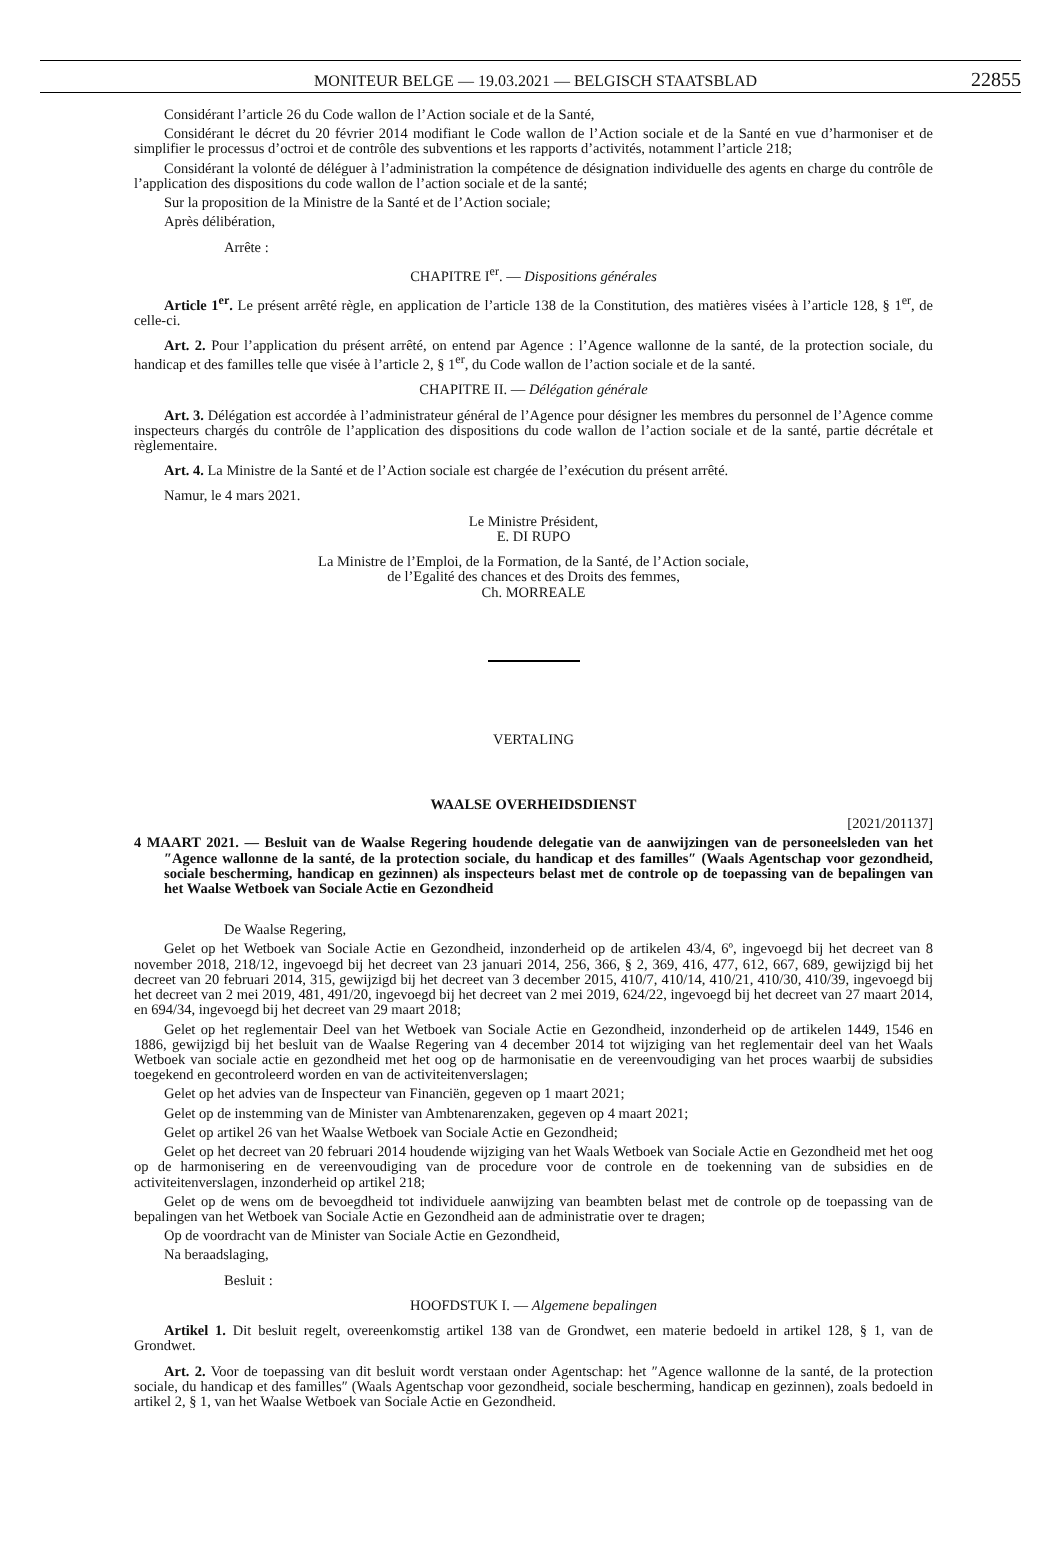MONITEUR BELGE — 19.03.2021 — BELGISCH STAATSBLAD 22855
Considérant l’article 26 du Code wallon de l’Action sociale et de la Santé,
Considérant le décret du 20 février 2014 modifiant le Code wallon de l’Action sociale et de la Santé en vue d’harmoniser et de simplifier le processus d’octroi et de contrôle des subventions et les rapports d’activités, notamment l’article 218;
Considérant la volonté de déléguer à l’administration la compétence de désignation individuelle des agents en charge du contrôle de l’application des dispositions du code wallon de l’action sociale et de la santé;
Sur la proposition de la Ministre de la Santé et de l’Action sociale;
Après délibération,
Arrête :
CHAPITRE I<sup>er</sup>. — Dispositions générales
Article 1<sup>er</sup>. Le présent arrêté règle, en application de l’article 138 de la Constitution, des matières visées à l’article 128, § 1<sup>er</sup>, de celle-ci.
Art. 2. Pour l’application du présent arrêté, on entend par Agence : l’Agence wallonne de la santé, de la protection sociale, du handicap et des familles telle que visée à l’article 2, § 1<sup>er</sup>, du Code wallon de l’action sociale et de la santé.
CHAPITRE II. — Délégation générale
Art. 3. Délégation est accordée à l’administrateur général de l’Agence pour désigner les membres du personnel de l’Agence comme inspecteurs chargés du contrôle de l’application des dispositions du code wallon de l’action sociale et de la santé, partie décrétale et règlementaire.
Art. 4. La Ministre de la Santé et de l’Action sociale est chargée de l’exécution du présent arrêté.
Namur, le 4 mars 2021.
Le Ministre Président,
E. DI RUPO
La Ministre de l’Emploi, de la Formation, de la Santé, de l’Action sociale,
de l’Egalité des chances et des Droits des femmes,
Ch. MORREALE
VERTALING
WAALSE OVERHEIDSDIENST
[2021/201137]
4 MAART 2021. — Besluit van de Waalse Regering houdende delegatie van de aanwijzingen van de personeelsleden van het ″Agence wallonne de la santé, de la protection sociale, du handicap et des familles″ (Waals Agentschap voor gezondheid, sociale bescherming, handicap en gezinnen) als inspecteurs belast met de controle op de toepassing van de bepalingen van het Waalse Wetboek van Sociale Actie en Gezondheid
De Waalse Regering,
Gelet op het Wetboek van Sociale Actie en Gezondheid, inzonderheid op de artikelen 43/4, 6º, ingevoegd bij het decreet van 8 november 2018, 218/12, ingevoegd bij het decreet van 23 januari 2014, 256, 366, § 2, 369, 416, 477, 612, 667, 689, gewijzigd bij het decreet van 20 februari 2014, 315, gewijzigd bij het decreet van 3 december 2015, 410/7, 410/14, 410/21, 410/30, 410/39, ingevoegd bij het decreet van 2 mei 2019, 481, 491/20, ingevoegd bij het decreet van 2 mei 2019, 624/22, ingevoegd bij het decreet van 27 maart 2014, en 694/34, ingevoegd bij het decreet van 29 maart 2018;
Gelet op het reglementair Deel van het Wetboek van Sociale Actie en Gezondheid, inzonderheid op de artikelen 1449, 1546 en 1886, gewijzigd bij het besluit van de Waalse Regering van 4 december 2014 tot wijziging van het reglementair deel van het Waals Wetboek van sociale actie en gezondheid met het oog op de harmonisatie en de vereenvoudiging van het proces waarbij de subsidies toegekend en gecontroleerd worden en van de activiteitenverslagen;
Gelet op het advies van de Inspecteur van Financiën, gegeven op 1 maart 2021;
Gelet op de instemming van de Minister van Ambtenarenzaken, gegeven op 4 maart 2021;
Gelet op artikel 26 van het Waalse Wetboek van Sociale Actie en Gezondheid;
Gelet op het decreet van 20 februari 2014 houdende wijziging van het Waals Wetboek van Sociale Actie en Gezondheid met het oog op de harmonisering en de vereenvoudiging van de procedure voor de controle en de toekenning van de subsidies en de activiteitenverslagen, inzonderheid op artikel 218;
Gelet op de wens om de bevoegdheid tot individuele aanwijzing van beambten belast met de controle op de toepassing van de bepalingen van het Wetboek van Sociale Actie en Gezondheid aan de administratie over te dragen;
Op de voordracht van de Minister van Sociale Actie en Gezondheid,
Na beraadslaging,
Besluit :
HOOFDSTUK I. — Algemene bepalingen
Artikel 1. Dit besluit regelt, overeenkomstig artikel 138 van de Grondwet, een materie bedoeld in artikel 128, § 1, van de Grondwet.
Art. 2. Voor de toepassing van dit besluit wordt verstaan onder Agentschap: het ″Agence wallonne de la santé, de la protection sociale, du handicap et des familles″ (Waals Agentschap voor gezondheid, sociale bescherming, handicap en gezinnen), zoals bedoeld in artikel 2, § 1, van het Waalse Wetboek van Sociale Actie en Gezondheid.